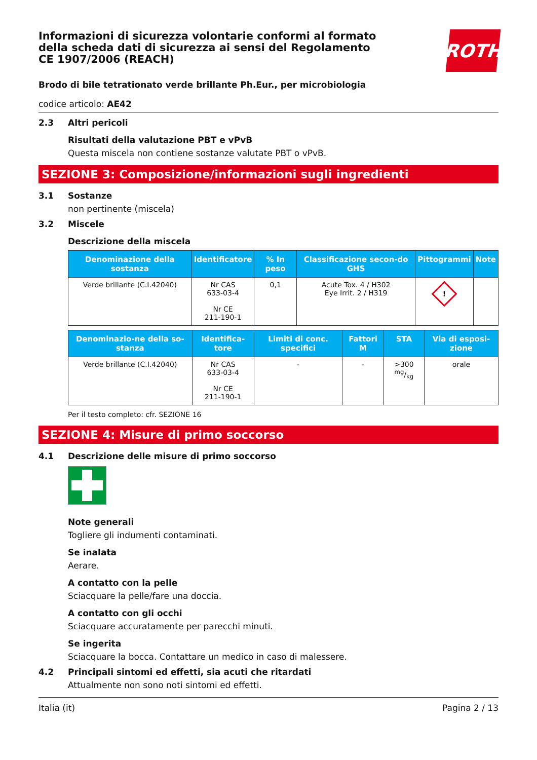ROTH
Informazioni di sicurezza volontarie conformi al formato della scheda dati di sicurezza ai sensi del Regolamento CE 1907/2006 (REACH)
Brodo di bile tetrationato verde brillante Ph.Eur., per microbiologia
codice articolo: AE42
2.3 Altri pericoli
Risultati della valutazione PBT e vPvB
Questa miscela non contiene sostanze valutate PBT o vPvB.
SEZIONE 3: Composizione/informazioni sugli ingredienti
3.1 Sostanze
non pertinente (miscela)
3.2 Miscele
Descrizione della miscela
| Denominazione della sostanza | Identificatore | % In peso | Classificazione secon-do GHS | Pittogrammi | Note |
| --- | --- | --- | --- | --- | --- |
| Verde brillante (C.I.42040) | Nr CAS 633-03-4 Nr CE 211-190-1 | 0,1 | Acute Tox. 4 / H302 Eye Irrit. 2 / H319 | ! | |
| Denominazio-ne della so-stanza | Identifica-tore | Limiti di conc. specifici | Fattori M | STA | Via di esposi-zione |
| --- | --- | --- | --- | --- | --- |
| Verde brillante (C.I.42040) | Nr CAS 633-03-4 Nr CE 211-190-1 | - | - | >300 mg/kg | orale |
Per il testo completo: cfr. SEZIONE 16
SEZIONE 4: Misure di primo soccorso
4.1 Descrizione delle misure di primo soccorso
Note generali
Togliere gli indumenti contaminati.
Se inalata
Aerare.
A contatto con la pelle
Sciacquare la pelle/fare una doccia.
A contatto con gli occhi
Sciacquare accuratamente per parecchi minuti.
Se ingerita
Sciacquare la bocca. Contattare un medico in caso di malessere.
4.2 Principali sintomi ed effetti, sia acuti che ritardati
Attualmente non sono noti sintomi ed effetti.
Italia (it) Pagina 2 / 13